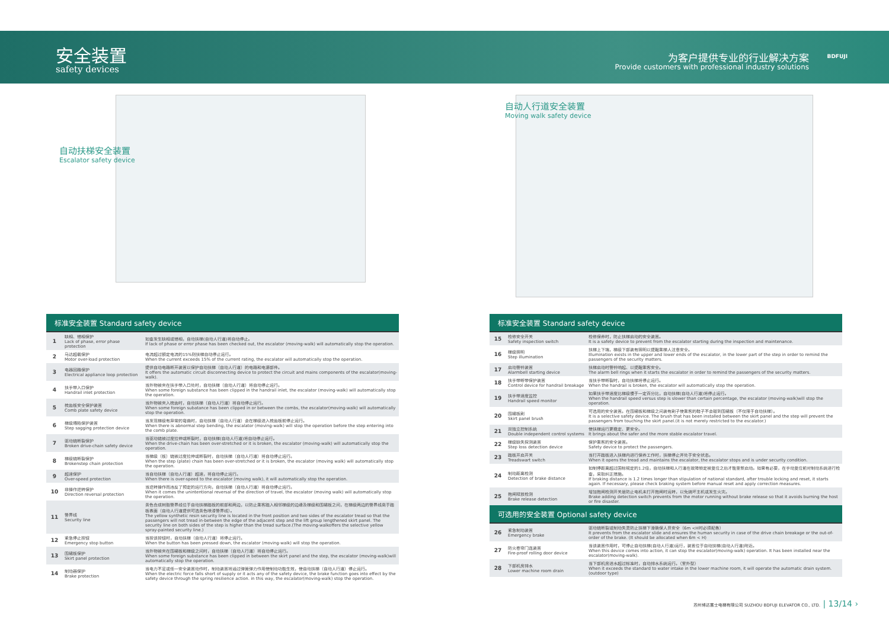安全装置
safety devices
为客户提供专业的行业解决方案
Provide customers with professional industry solutions
BDFUJI
自动扶梯安全装置
Escalator safety device
自动人行道安全装置
Moving walk safety device
| 标准安全装置 Standard safety device | | |
| --- | --- | --- |
| 1 | 缺相、错相保护 Lack of phase, error phase protection | 如查发生缺相或错相，自动扶梯(自动人行道)将自动停止。 If lack of phase or error phase has been checked out, the escalator (moving-walk) will automatically stop the operation. |
| 2 | 马达超载保护 Motor over-load protection | 电流超过额定电流的15%则扶梯自动停止运行。 When the current exceeds 15% of the current rating, the escalator will automatically stop the operation. |
| 3 | 电器回路保护 Electrical appliance loop protection | 提供自动电路断开装置以保护自动扶梯（自动人行道）的电路和电源部件。 It offers the automatic circuit disconnecting device to protect the circuit and mains components of the escalator(moving-walk). |
| 4 | 扶手带入口保护 Handrail inlet protection | 当外物被夹在扶手带入口处时，自动扶梯（自动人行道）将自动停止运行。 When some foreign substance has been clipped in the handrail inlet, the escalator (moving-walk) will automatically stop the operation. |
| 5 | 梳齿板安全保护装置 Comb plate safety device | 当外物被夹入梳齿时，自动扶梯（自动人行道）将自动停止运行。 When some foreign subatance has been clipped in or between the combs, the escalator(moving-walk) will automatically stop the operation. |
| 6 | 梯级塌陷保护装置 Step sagging protection device | 当发现梯级有异常的弯曲时，自动扶梯（自动人行道）会在梯级进入梳齿板前停止运行。 When there is abnormal step bending, the escalator (moving-walk) will stop the operation before the step entering into the comb plate. |
| 7 | 驱动链断裂保护 Broken drive-chain safety device | 当驱动链被过度拉伸或断裂时，自动扶梯(自动人行道)将自动停止运行。 When the drive-chain has been over-stretched or it is broken, the escalator (moving-walk) will automatically stop the operation. |
| 8 | 梯级链断裂保护 Brokenstep chain protection | 当梯级（板）链被过度拉伸或断裂时，自动扶梯（自动人行道）将自动停止运行。 When the step (plate) chain has been over-stretched or it is broken, the escalator (moving walk) will automatically stop the operation. |
| 9 | 超速保护 Over-speed protection | 当自动扶梯（自动人行道）超速，将自动停止运行。 When there is over-speed to the escalator (moving walk), it will automatically stop the operation. |
| 10 | 非操作逆转保护 Direction reversal protection | 当逆转操作而违反了预定的运行方向，自动扶梯（自动人行道）将自动停止运行。 When it comes the unintentional reversal of the direction of travel, the escalator (moving walk) will automatically stop the operation. |
| 11 | 警界线 Security line | 黄色合成树脂警界线位于自动扶梯踏板的前部和两边，以防止乘客踏入相邻梯级的边缘及梯级和围裙板之间，在梯级两边的警界线高于踏板表面（自动人行道提供可选黄色喷漆警界线）。 The yellow synthetic resin security line is located in the front position and two sides of the escalator tread so that the passengers will not tread in-between the edge of the adjacent step and the lift group lengthened skirt panel. The security line on both sides of the step is higher than the tread surface.(The moving-walkoffers the selective yellow spray-painted security line.) |
| 12 | 紧急停止按钮 Emergency stop button | 当按该按钮时，自动扶梯（自动人行道）将停止运行。 When the button has been pressed down, the escalator (moving-walk) will stop the operation. |
| 13 | 围裙板保护 Skirt panel protection | 当外物被夹在围裙板和梯级之间时，自动扶梯（自动人行道）将自动停止运行。 When some foreign substance has been clipped in between the skirt panel and the step, the escalator (moving-walk)will automatically stop the operation. |
| 14 | 制动器保护 Brake protection | 当电力不足或任一安全装置动作时，制动装置将通过弹簧弹力作用使制动功能生效，使自动扶梯（自动人行道）停止运行。 When the electric force falls short of supply or it acts any of the safety device, the brake function goes into effect by the safety device through the spring resilience action. in this way, the escalator(moving-walk) stop the operation. |
| 标准安全装置 Standard safety device | | |
| --- | --- | --- |
| 15 | 检修安全开关 Safety inspection switch | 检修保养时，防止扶梯启动的安全装置。 It is a safety device to prevent from the escalator starting during the inspection and maintenance. |
| 16 | 梯级照明 Step illumination | 扶梯上下端，梯级下部装有照明以提醒乘梯人注意安全。 Illumination exists in the upper and lower ends of the escalator, in the lower part of the step in order to remind the passengers of the security matters. |
| 17 | 启动警铃装置 Alarmbell starting device | 扶梯启动时警铃响起、以提醒乘客安全。 The alarm bell rings when it starts the escalator in order to remind the passengers of the security matters. |
| 18 | 扶手带断带保护装置 Control device for handrail breakage | 当扶手带断裂时，自动扶梯将停止运行。 When the handrail is broken, the escalator will automatically stop the operation. |
| 19 | 扶手带速度监控 Handrail speed monitor | 如果扶手带速度比梯级慢于一定百分比，自动扶梯(自动人行道)将停止运行。 When the handrail speed versus step is slower than certain percentage, the escalator (moving-walk)will stop the operation. |
| 20 | 围裙板刷 Skirt panel brush | 可选用的安全装置。在围裙板和梯级之间装有刷子使乘客的鞋子不会碰到围裙板（不仅限于自动扶梯）。 It is a selective safety device. The brush that has been installed between the skirt panel and the step will prevent the passengers from touching the skirt panel.(it is not merely restricted to the escalator.) |
| 21 | 双独立控制系统 Double independent control systems | 使扶梯运行更稳定、更安全。 It brings about the safer and the more stable escalator travel. |
| 22 | 梯级缺失探测装置 Step loss detection device | 保护乘客的安全装置。 Safety device to protect the passengers. |
| 23 | 踏板开启开关 Treadswart switch | 当打开踏板进入扶梯内进行保养工作时，扶梯停止并处于安全状态。 When it opens the tread and maintains the escalator, the escalator stops and is under security condition. |
| 24 | 制动距离检测 Detection of brake distance | 如制停距离超过国标规定的1.2倍，自动扶梯和人行道在故障锁定被复位之后才能重新启动。如果有必要，在手动复位前对制动系统进行检查，采取纠正措施。 If braking distance is 1.2 times longer than stipulation of national standard, after trouble locking and reset, it starts again. If necessary, please check braking system before manual reset and apply correction measures. |
| 25 | 抱闸释放检测 Brake release detection | 增加抱闸检测开关是防止电机未打开抱闸时运转，以免烧坏主机或发生火灾。 Brake adding detection switch prevents from the motor running without brake release so that it avoids burning the host or fire disaster. |
| 可选用的安全装置 Optional safety device | | |
| 26 | 紧急制动装置 Emergency brake | 驱动链断裂或制动失灵防止扶梯下滑确保人员安全（6m <H时必须配备） It prevents from the escalator slide and ensures the human security in case of the drive chain breakage or the out-of-order of the brake. (It should be allocated when 6m < H) |
| 27 | 防火卷帘门连装置 Fire-proof rolling door device | 当该装置作用时，可停止自动扶梯(自动人行道)运行，装置位于自动扶梯(自动人行道)附近。 When this device comes into action, it can stop the escalator(moving-walk) operation. It has been installed near the escalator(moving-walk). |
| 28 | 下部机房排水 Lower machine room drain | 当下部机房进水超过标准时，自动排水系统运行。（室外型） When it exceeds the standard to water intake in the lower machine room, it will operate the automatic drain system.(outdoor type) |
苏州博达富士电梯有限公司 SUZHOU BDFUJI ELEVATOR CO., LTD. | 13/14 ›